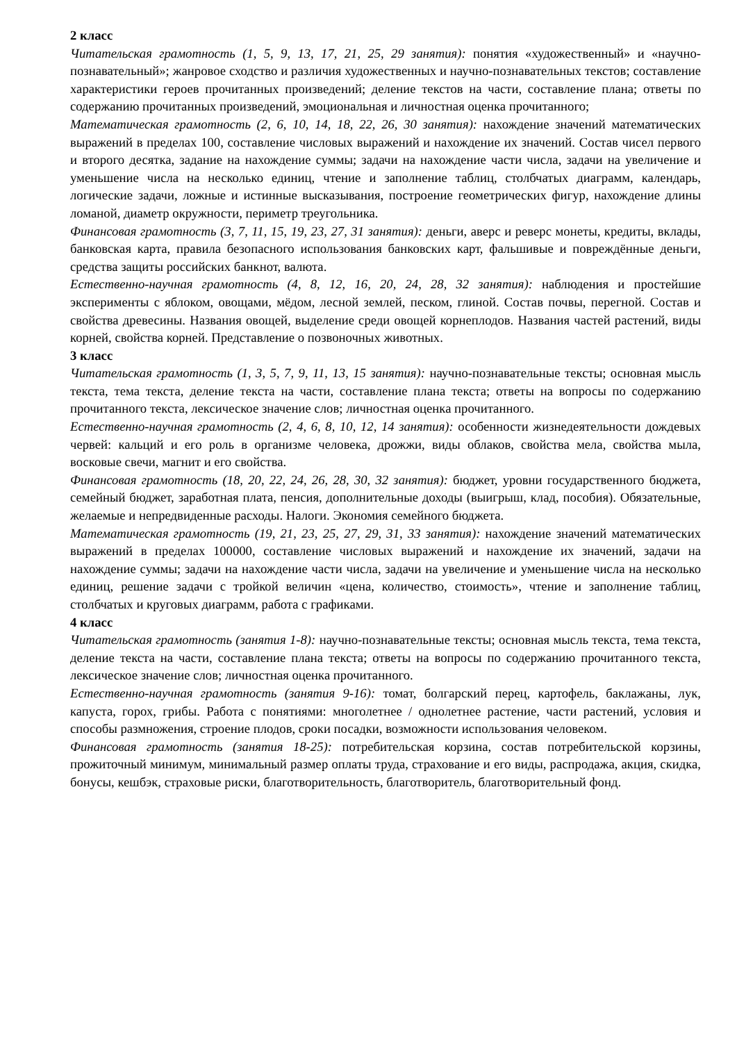2 класс
Читательская грамотность (1, 5, 9, 13, 17, 21, 25, 29 занятия): понятия «художественный» и «научно-познавательный»; жанровое сходство и различия художественных и научно-познавательных текстов; составление характеристики героев прочитанных произведений; деление текстов на части, составление плана; ответы по содержанию прочитанных произведений, эмоциональная и личностная оценка прочитанного;
Математическая грамотность (2, 6, 10, 14, 18, 22, 26, 30 занятия): нахождение значений математических выражений в пределах 100, составление числовых выражений и нахождение их значений. Состав чисел первого и второго десятка, задание на нахождение суммы; задачи на нахождение части числа, задачи на увеличение и уменьшение числа на несколько единиц, чтение и заполнение таблиц, столбчатых диаграмм, календарь, логические задачи, ложные и истинные высказывания, построение геометрических фигур, нахождение длины ломаной, диаметр окружности, периметр треугольника.
Финансовая грамотность (3, 7, 11, 15, 19, 23, 27, 31 занятия): деньги, аверс и реверс монеты, кредиты, вклады, банковская карта, правила безопасного использования банковских карт, фальшивые и повреждённые деньги, средства защиты российских банкнот, валюта.
Естественно-научная грамотность (4, 8, 12, 16, 20, 24, 28, 32 занятия): наблюдения и простейшие эксперименты с яблоком, овощами, мёдом, лесной землей, песком, глиной. Состав почвы, перегной. Состав и свойства древесины. Названия овощей, выделение среди овощей корнеплодов. Названия частей растений, виды корней, свойства корней. Представление о позвоночных животных.
3 класс
Читательская грамотность (1, 3, 5, 7, 9, 11, 13, 15 занятия): научно-познавательные тексты; основная мысль текста, тема текста, деление текста на части, составление плана текста; ответы на вопросы по содержанию прочитанного текста, лексическое значение слов; личностная оценка прочитанного.
Естественно-научная грамотность (2, 4, 6, 8, 10, 12, 14 занятия): особенности жизнедеятельности дождевых червей: кальций и его роль в организме человека, дрожжи, виды облаков, свойства мела, свойства мыла, восковые свечи, магнит и его свойства.
Финансовая грамотность (18, 20, 22, 24, 26, 28, 30, 32 занятия): бюджет, уровни государственного бюджета, семейный бюджет, заработная плата, пенсия, дополнительные доходы (выигрыш, клад, пособия). Обязательные, желаемые и непредвиденные расходы. Налоги. Экономия семейного бюджета.
Математическая грамотность (19, 21, 23, 25, 27, 29, 31, 33 занятия): нахождение значений математических выражений в пределах 100000, составление числовых выражений и нахождение их значений, задачи на нахождение суммы; задачи на нахождение части числа, задачи на увеличение и уменьшение числа на несколько единиц, решение задачи с тройкой величин «цена, количество, стоимость», чтение и заполнение таблиц, столбчатых и круговых диаграмм, работа с графиками.
4 класс
Читательская грамотность (занятия 1-8): научно-познавательные тексты; основная мысль текста, тема текста, деление текста на части, составление плана текста; ответы на вопросы по содержанию прочитанного текста, лексическое значение слов; личностная оценка прочитанного.
Естественно-научная грамотность (занятия 9-16): томат, болгарский перец, картофель, баклажаны, лук, капуста, горох, грибы. Работа с понятиями: многолетнее / однолетнее растение, части растений, условия и способы размножения, строение плодов, сроки посадки, возможности использования человеком.
Финансовая грамотность (занятия 18-25): потребительская корзина, состав потребительской корзины, прожиточный минимум, минимальный размер оплаты труда, страхование и его виды, распродажа, акция, скидка, бонусы, кешбэк, страховые риски, благотворительность, благотворитель, благотворительный фонд.